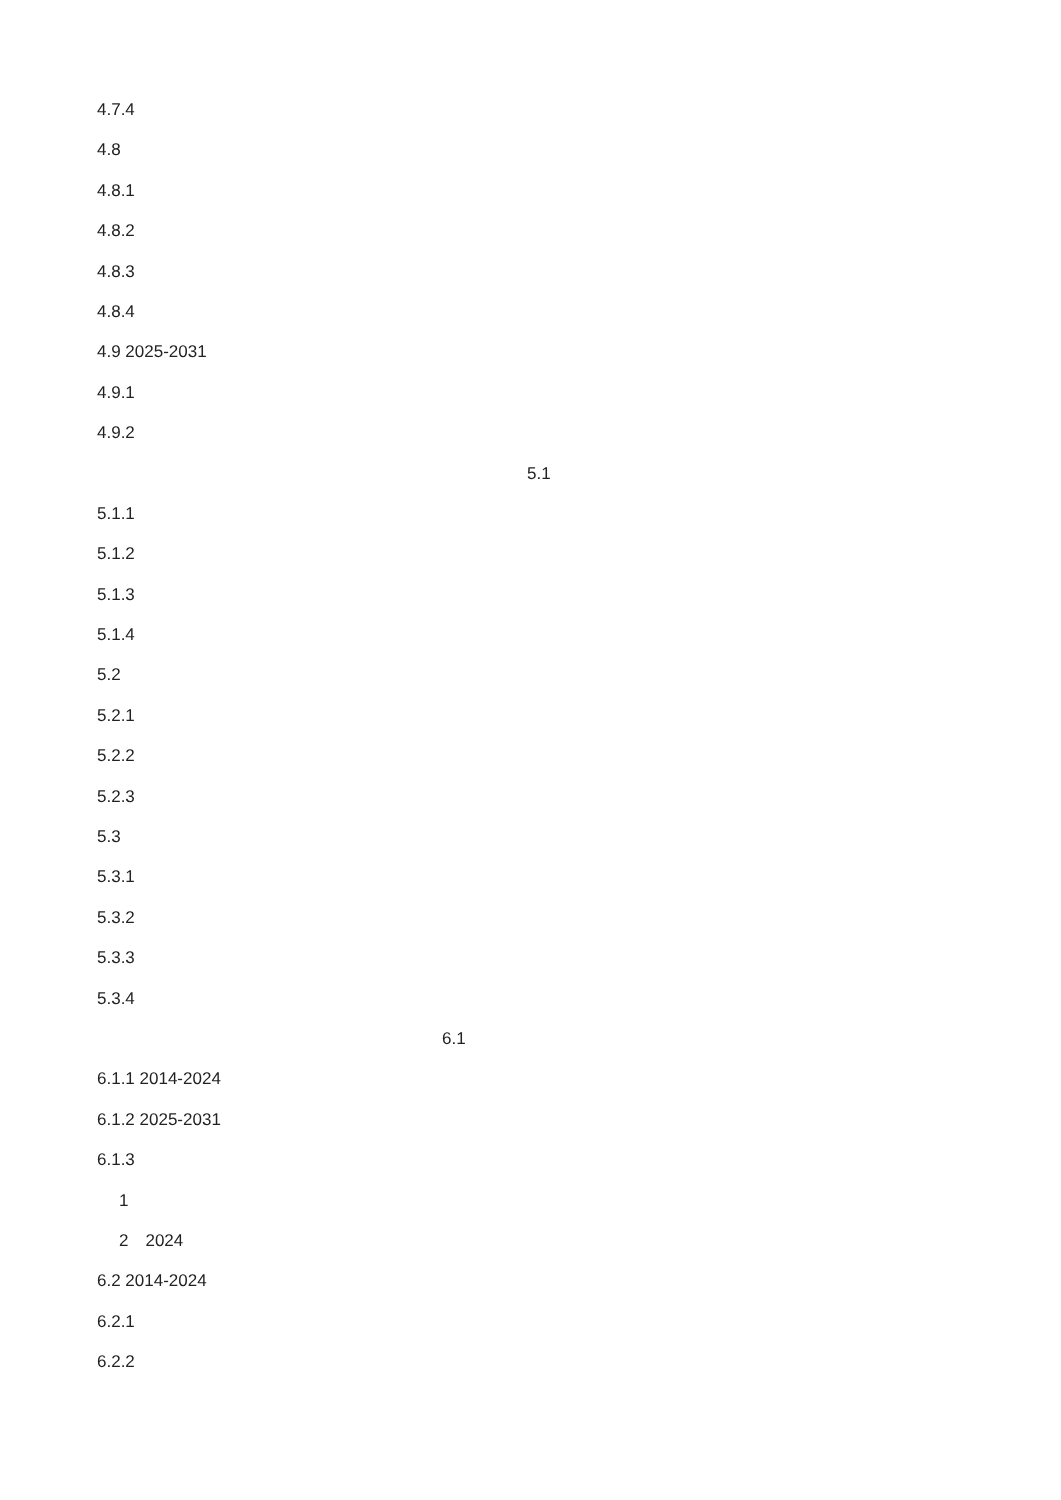4.7.4
4.8
4.8.1
4.8.2
4.8.3
4.8.4
4.9 2025-2031
4.9.1
4.9.2
5.1
5.1.1
5.1.2
5.1.3
5.1.4
5.2
5.2.1
5.2.2
5.2.3
5.3
5.3.1
5.3.2
5.3.3
5.3.4
6.1
6.1.1 2014-2024
6.1.2 2025-2031
6.1.3
1
2　2024
6.2 2014-2024
6.2.1
6.2.2